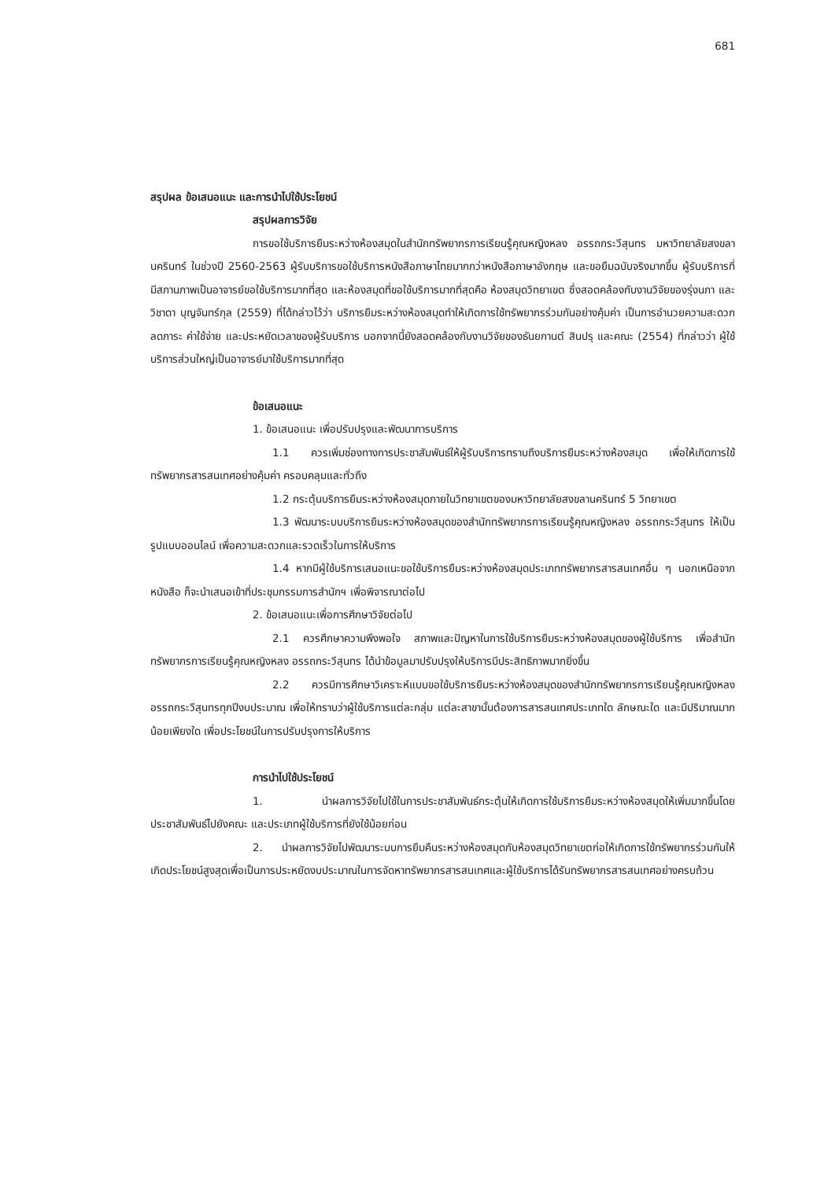681
สรุปผล ข้อเสนอแนะ และการนำไปใช้ประโยชน์
สรุปผลการวิจัย
การขอใช้บริการยืมระหว่างห้องสมุดในสำนักทรัพยากรการเรียนรู้คุณหญิงหลง อรรถกระวีสุนทร มหาวิทยาลัยสงขลานครินทร์ ในช่วงปี 2560-2563 ผู้รับบริการขอใช้บริการหนังสือภาษาไทยมากกว่าหนังสือภาษาอังกฤษ และขอยืมฉบับจริงมากขึ้น ผู้รับบริการที่มีสภานภาพเป็นอาจารย์ขอใช้บริการมากที่สุด และห้องสมุดที่ขอใช้บริการมากที่สุดคือ ห้องสมุดวิทยาเขต ซึ่งสอดคล้องกับงานวิจัยของรุ่งนภา และ วิชาดา บุญจันทร์กุล (2559) ที่ได้กล่าวไว้ว่า บริการยืมระหว่างห้องสมุดทำให้เกิดการใช้ทรัพยากรร่วมกันอย่างคุ้มค่า เป็นการอำนวยความสะดวก ลดภาระ ค่าใช้จ่าย และประหยัดเวลาของผู้รับบริการ นอกจากนี้ยังสอดคล้องกับงานวิจัยของธันยกานต์ สินปรุ และคณะ (2554) ที่กล่าวว่า ผู้ใช้บริการส่วนใหญ่เป็นอาจารย์มาใช้บริการมากที่สุด
ข้อเสนอแนะ
1. ข้อเสนอแนะ เพื่อปรับปรุงและพัฒนาการบริการ
1.1 ควรเพิ่มช่องทางการประชาสัมพันธ์ให้ผู้รับบริการทราบถึงบริการยืมระหว่างห้องสมุด เพื่อให้เกิดการใช้ทรัพยากรสารสนเทศอย่างคุ้มค่า ครอบคลุมและทั่วถึง
1.2 กระตุ้นบริการยืมระหว่างห้องสมุดภายในวิทยาเขตของมหาวิทยาลัยสงขลานครินทร์ 5 วิทยาเขต
1.3 พัฒนาระบบบริการยืมระหว่างห้องสมุดของสำนักทรัพยากรการเรียนรู้คุณหญิงหลง อรรถกระวีสุนทร ให้เป็นรูปแบบออนไลน์ เพื่อความสะดวกและรวดเร็วในการให้บริการ
1.4 หากมีผู้ใช้บริการเสนอแนะขอใช้บริการยืมระหว่างห้องสมุดประเภททรัพยากรสารสนเทศอื่น ๆ นอกเหนือจากหนังสือ ก็จะนำเสนอเข้าที่ประชุมกรรมการสำนักฯ เพื่อพิจารณาต่อไป
2. ข้อเสนอแนะเพื่อการศึกษาวิจัยต่อไป
2.1 ควรศึกษาความพึงพอใจ สภาพและปัญหาในการใช้บริการยืมระหว่างห้องสมุดของผู้ใช้บริการ เพื่อสำนักทรัพยากรการเรียนรู้คุณหญิงหลง อรรถกระวีสุนทร ได้นำข้อมูลมาปรับปรุงให้บริการมีประสิทธิภาพมากยิ่งขึ้น
2.2 ควรมีการศึกษาวิเคราะห์แบบขอใช้บริการยืมระหว่างห้องสมุดของสำนักทรัพยากรการเรียนรู้คุณหญิงหลง อรรถกระวีสุนทรทุกปีงบประมาณ เพื่อให้ทราบว่าผู้ใช้บริการแต่ละกลุ่ม แต่ละสาขานั้นต้องการสารสนเทศประเภทใด ลักษณะใด และมีปริมาณมากน้อยเพียงใด เพื่อประโยชน์ในการปรับปรุงการให้บริการ
การนำไปใช้ประโยชน์
1. นำผลการวิจัยไปใช้ในการประชาสัมพันธ์กระตุ้นให้เกิดการใช้บริการยืมระหว่างห้องสมุดให้เพิ่มมากขึ้นโดยประชาสัมพันธ์ไปยังคณะ และประเภทผู้ใช้บริการที่ยังใช้น้อยก่อน
2. นำผลการวิจัยไปพัฒนาระบบการยืมคืนระหว่างห้องสมุดกับห้องสมุดวิทยาเขตก่อให้เกิดการใช้ทรัพยากรร่วมกันให้เกิดประโยชน์สูงสุดเพื่อเป็นการประหยัดงบประมาณในการจัดหาทรัพยากรสารสนเทศและผู้ใช้บริการได้รับทรัพยากรสารสนเทศอย่างครบถ้วน